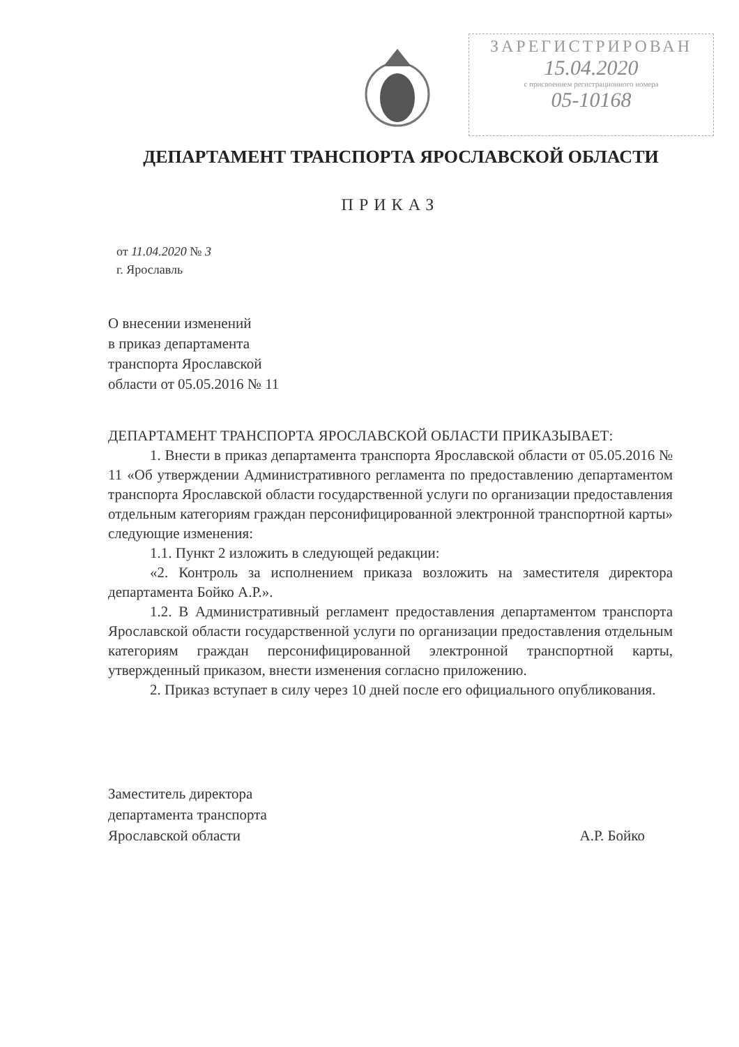ЗАРЕГИСТРИРОВАН
15.04.2020
с присвоением регистрационного номера
05-10168
ДЕПАРТАМЕНТ ТРАНСПОРТА ЯРОСЛАВСКОЙ ОБЛАСТИ
ПРИКАЗ
от 11.04.2020 № 3
г. Ярославль
О внесении изменений
в приказ департамента
транспорта Ярославской
области от 05.05.2016 № 11
ДЕПАРТАМЕНТ ТРАНСПОРТА ЯРОСЛАВСКОЙ ОБЛАСТИ ПРИКАЗЫВАЕТ:
1. Внести в приказ департамента транспорта Ярославской области от 05.05.2016 № 11 «Об утверждении Административного регламента по предоставлению департаментом транспорта Ярославской области государственной услуги по организации предоставления отдельным категориям граждан персонифицированной электронной транспортной карты» следующие изменения:
1.1. Пункт 2 изложить в следующей редакции:
«2. Контроль за исполнением приказа возложить на заместителя директора департамента Бойко А.Р.».
1.2. В Административный регламент предоставления департаментом транспорта Ярославской области государственной услуги по организации предоставления отдельным категориям граждан персонифицированной электронной транспортной карты, утвержденный приказом, внести изменения согласно приложению.
2. Приказ вступает в силу через 10 дней после его официального опубликования.
Заместитель директора
департамента транспорта
Ярославской области
А.Р. Бойко